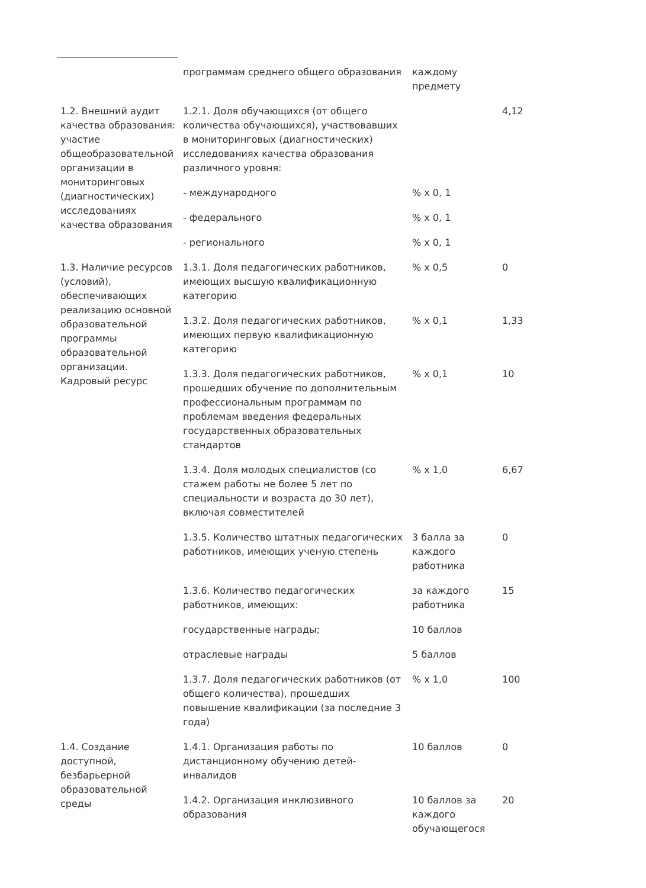| | программам среднего общего образования | каждому предмету | |
| 1.2. Внешний аудит качества образования: участие общеобразовательной организации в мониторинговых (диагностических) исследованиях качества образования | 1.2.1. Доля обучающихся (от общего количества обучающихся), участвовавших в мониторинговых (диагностических) исследованиях качества образования различного уровня: | | 4,12 |
| | - международного | % х 0, 1 | |
| | - федерального | % х 0, 1 | |
| | - регионального | % х 0, 1 | |
| 1.3. Наличие ресурсов (условий), обеспечивающих реализацию основной образовательной программы образовательной организации. Кадровый ресурс | 1.3.1. Доля педагогических работников, имеющих высшую квалификационную категорию | % х 0,5 | 0 |
| | 1.3.2. Доля педагогических работников, имеющих первую квалификационную категорию | % х 0,1 | 1,33 |
| | 1.3.3. Доля педагогических работников, прошедших обучение по дополнительным профессиональным программам по проблемам введения федеральных государственных образовательных стандартов | % х 0,1 | 10 |
| | 1.3.4. Доля молодых специалистов (со стажем работы не более 5 лет по специальности и возраста до 30 лет), включая совместителей | % х 1,0 | 6,67 |
| | 1.3.5. Количество штатных педагогических работников, имеющих ученую степень | 3 балла за каждого работника | 0 |
| | 1.3.6. Количество педагогических работников, имеющих: | за каждого работника | 15 |
| | государственные награды; | 10 баллов | |
| | отраслевые награды | 5 баллов | |
| | 1.3.7. Доля педагогических работников (от общего количества), прошедших повышение квалификации (за последние 3 года) | % х 1,0 | 100 |
| 1.4. Создание доступной, безбарьерной образовательной среды | 1.4.1. Организация работы по дистанционному обучению детей-инвалидов | 10 баллов | 0 |
| | 1.4.2. Организация инклюзивного образования | 10 баллов за каждого обучающегося | 20 |